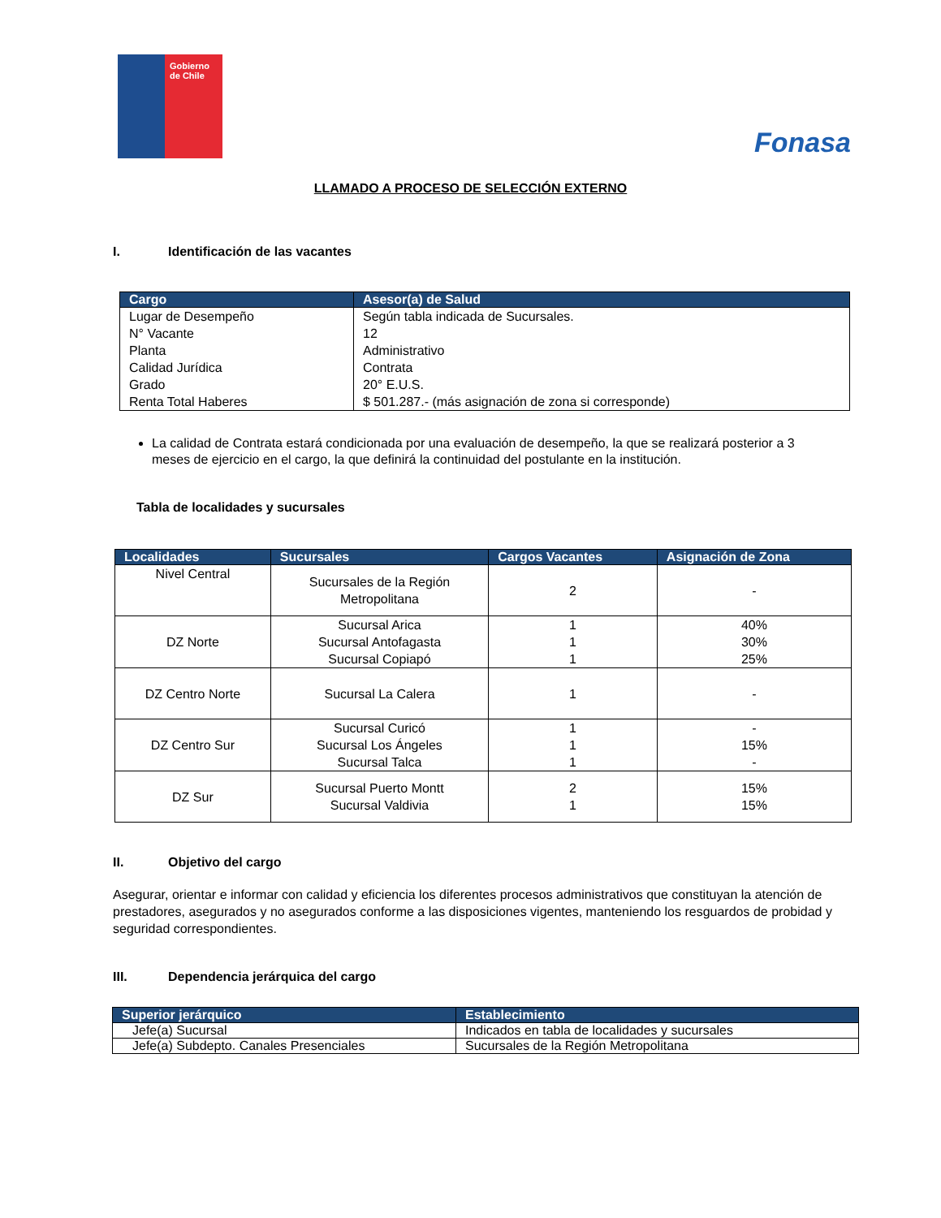Gobierno de Chile
Fonasa
LLAMADO A PROCESO DE SELECCIÓN EXTERNO
I. Identificación de las vacantes
| Cargo | Asesor(a) de Salud |
| --- | --- |
| Lugar de Desempeño N° Vacante Planta Calidad Jurídica Grado Renta Total Haberes | Según tabla indicada de Sucursales. 12 Administrativo Contrata 20° E.U.S. $ 501.287.- (más asignación de zona si corresponde) |
La calidad de Contrata estará condicionada por una evaluación de desempeño, la que se realizará posterior a 3 meses de ejercicio en el cargo, la que definirá la continuidad del postulante en la institución.
Tabla de localidades y sucursales
| Localidades | Sucursales | Cargos Vacantes | Asignación de Zona |
| --- | --- | --- | --- |
| Nivel Central | Sucursales de la Región Metropolitana | 2 | - |
| DZ Norte | Sucursal Arica Sucursal Antofagasta Sucursal Copiapó | 1 1 1 | 40% 30% 25% |
| DZ Centro Norte | Sucursal La Calera | 1 | - |
| DZ Centro Sur | Sucursal Curicó Sucursal Los Ángeles Sucursal Talca | 1 1 1 | - 15% - |
| DZ Sur | Sucursal Puerto Montt Sucursal Valdivia | 2 1 | 15% 15% |
II. Objetivo del cargo
Asegurar, orientar e informar con calidad y eficiencia los diferentes procesos administrativos que constituyan la atención de prestadores, asegurados y no asegurados conforme a las disposiciones vigentes, manteniendo los resguardos de probidad y seguridad correspondientes.
III. Dependencia jerárquica del cargo
| Superior jerárquico | Establecimiento |
| --- | --- |
| Jefe(a) Sucursal | Indicados en tabla de localidades y sucursales |
| Jefe(a) Subdepto. Canales Presenciales | Sucursales de la Región Metropolitana |